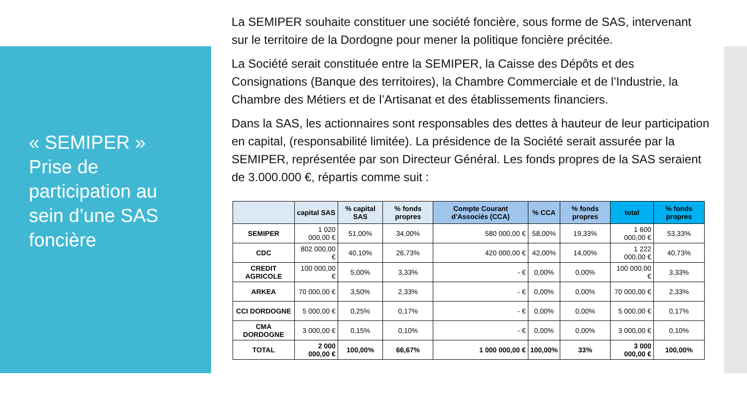« SEMIPER »
Prise de participation au sein d’une SAS foncière
La SEMIPER souhaite constituer une société foncière, sous forme de SAS, intervenant sur le territoire de la Dordogne pour mener la politique foncière précitée.
La Société serait constituée entre la SEMIPER, la Caisse des Dépôts et des Consignations (Banque des territoires), la Chambre Commerciale et de l’Industrie, la Chambre des Métiers et de l’Artisanat et des établissements financiers.
Dans la SAS, les actionnaires sont responsables des dettes à hauteur de leur participation en capital, (responsabilité limitée). La présidence de la Société serait assurée par la SEMIPER, représentée par son Directeur Général. Les fonds propres de la SAS seraient de 3.000.000 €, répartis comme suit :
| | capital SAS | % capital SAS | % fonds propres | Compte Courant d'Associés (CCA) | % CCA | % fonds propres | total | % fonds propres |
| --- | --- | --- | --- | --- | --- | --- | --- | --- |
| SEMIPER | 1 020 000,00 € | 51,00% | 34,00% | 580 000,00 € | 58,00% | 19,33% | 1 600 000,00 € | 53,33% |
| CDC | 802 000,00 € | 40,10% | 26,73% | 420 000,00 € | 42,00% | 14,00% | 1 222 000,00 € | 40,73% |
| CREDIT AGRICOLE | 100 000,00 € | 5,00% | 3,33% | - € | 0,00% | 0,00% | 100 000,00 € | 3,33% |
| ARKEA | 70 000,00 € | 3,50% | 2,33% | - € | 0,00% | 0,00% | 70 000,00 € | 2,33% |
| CCI DORDOGNE | 5 000,00 € | 0,25% | 0,17% | - € | 0,00% | 0,00% | 5 000,00 € | 0,17% |
| CMA DORDOGNE | 3 000,00 € | 0,15% | 0,10% | - € | 0,00% | 0,00% | 3 000,00 € | 0,10% |
| TOTAL | 2 000 000,00 € | 100,00% | 66,67% | 1 000 000,00 € | 100,00% | 33% | 3 000 000,00 € | 100,00% |